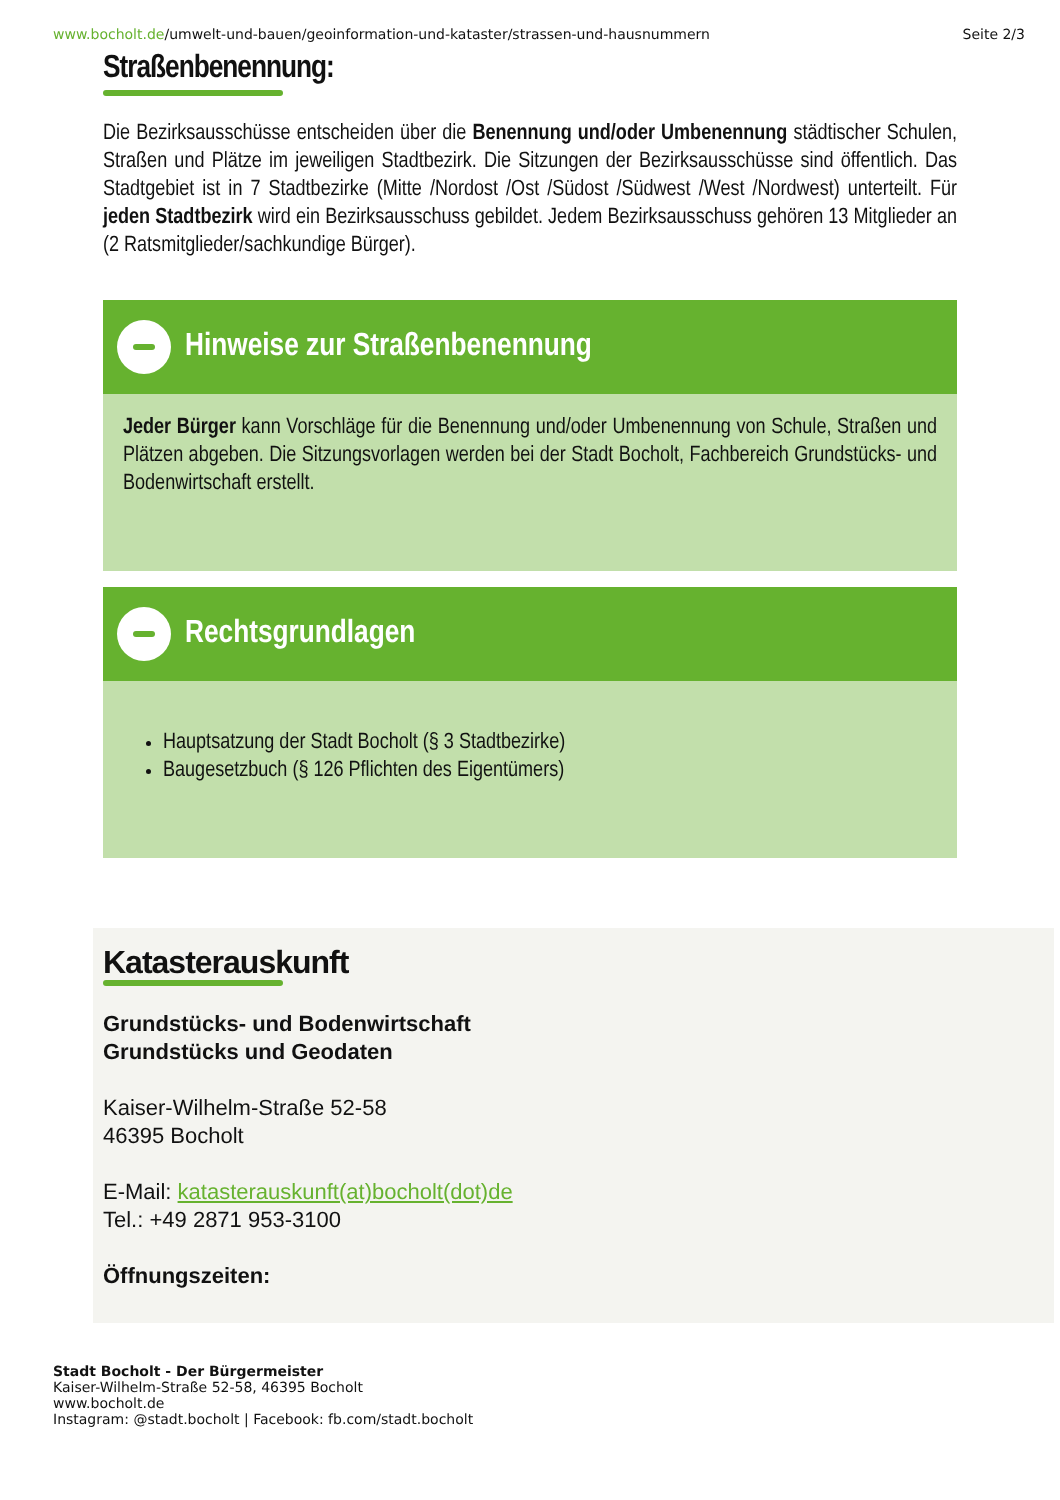www.bocholt.de/umwelt-und-bauen/geoinformation-und-kataster/strassen-und-hausnummern Seite 2/3
Straßenbenennung:
Die Bezirksausschüsse entscheiden über die Benennung und/oder Umbenennung städtischer Schulen, Straßen und Plätze im jeweiligen Stadtbezirk. Die Sitzungen der Bezirksausschüsse sind öffentlich. Das Stadtgebiet ist in 7 Stadtbezirke (Mitte /Nordost /Ost /Südost /Südwest /West /Nordwest) unterteilt. Für jeden Stadtbezirk wird ein Bezirksausschuss gebildet. Jedem Bezirksausschuss gehören 13 Mitglieder an (2 Ratsmitglieder/sachkundige Bürger).
Hinweise zur Straßenbenennung
Jeder Bürger kann Vorschläge für die Benennung und/oder Umbenennung von Schule, Straßen und Plätzen abgeben. Die Sitzungsvorlagen werden bei der Stadt Bocholt, Fachbereich Grundstücks- und Bodenwirtschaft erstellt.
Rechtsgrundlagen
Hauptsatzung der Stadt Bocholt (§ 3 Stadtbezirke)
Baugesetzbuch (§ 126 Pflichten des Eigentümers)
Katasterauskunft
Grundstücks- und Bodenwirtschaft
Grundstücks und Geodaten
Kaiser-Wilhelm-Straße 52-58
46395 Bocholt
E-Mail: katasterauskunft(at)bocholt(dot)de
Tel.: +49 2871 953-3100
Öffnungszeiten:
Stadt Bocholt - Der Bürgermeister
Kaiser-Wilhelm-Straße 52-58, 46395 Bocholt
www.bocholt.de
Instagram: @stadt.bocholt | Facebook: fb.com/stadt.bocholt